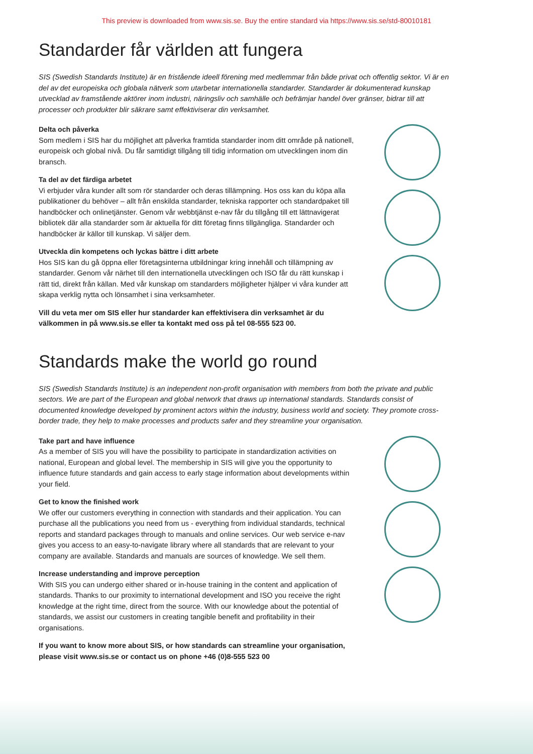This preview is downloaded from www.sis.se. Buy the entire standard via https://www.sis.se/std-80010181
Standarder får världen att fungera
SIS (Swedish Standards Institute) är en fristående ideell förening med medlemmar från både privat och offentlig sektor. Vi är en del av det europeiska och globala nätverk som utarbetar internationella standarder. Standarder är dokumenterad kunskap utvecklad av framstående aktörer inom industri, näringsliv och samhälle och befrämjar handel över gränser, bidrar till att processer och produkter blir säkrare samt effektiviserar din verksamhet.
Delta och påverka
Som medlem i SIS har du möjlighet att påverka framtida standarder inom ditt område på nationell, europeisk och global nivå. Du får samtidigt tillgång till tidig information om utvecklingen inom din bransch.
Ta del av det färdiga arbetet
Vi erbjuder våra kunder allt som rör standarder och deras tillämpning. Hos oss kan du köpa alla publikationer du behöver – allt från enskilda standarder, tekniska rapporter och standardpaket till handböcker och onlinetjänster. Genom vår webbtjänst e-nav får du tillgång till ett lättnavigerat bibliotek där alla standarder som är aktuella för ditt företag finns tillgängliga. Standarder och handböcker är källor till kunskap. Vi säljer dem.
Utveckla din kompetens och lyckas bättre i ditt arbete
Hos SIS kan du gå öppna eller företagsinterna utbildningar kring innehåll och tillämpning av standarder. Genom vår närhet till den internationella utvecklingen och ISO får du rätt kunskap i rätt tid, direkt från källan. Med vår kunskap om standarders möjligheter hjälper vi våra kunder att skapa verklig nytta och lönsamhet i sina verksamheter.
Vill du veta mer om SIS eller hur standarder kan effektivisera din verksamhet är du välkommen in på www.sis.se eller ta kontakt med oss på tel 08-555 523 00.
Standards make the world go round
SIS (Swedish Standards Institute) is an independent non-profit organisation with members from both the private and public sectors. We are part of the European and global network that draws up international standards. Standards consist of documented knowledge developed by prominent actors within the industry, business world and society. They promote cross-border trade, they help to make processes and products safer and they streamline your organisation.
Take part and have influence
As a member of SIS you will have the possibility to participate in standardization activities on national, European and global level. The membership in SIS will give you the opportunity to influence future standards and gain access to early stage information about developments within your field.
Get to know the finished work
We offer our customers everything in connection with standards and their application. You can purchase all the publications you need from us - everything from individual standards, technical reports and standard packages through to manuals and online services. Our web service e-nav gives you access to an easy-to-navigate library where all standards that are relevant to your company are available. Standards and manuals are sources of knowledge. We sell them.
Increase understanding and improve perception
With SIS you can undergo either shared or in-house training in the content and application of standards. Thanks to our proximity to international development and ISO you receive the right knowledge at the right time, direct from the source. With our knowledge about the potential of standards, we assist our customers in creating tangible benefit and profitability in their organisations.
If you want to know more about SIS, or how standards can streamline your organisation, please visit www.sis.se or contact us on phone +46 (0)8-555 523 00